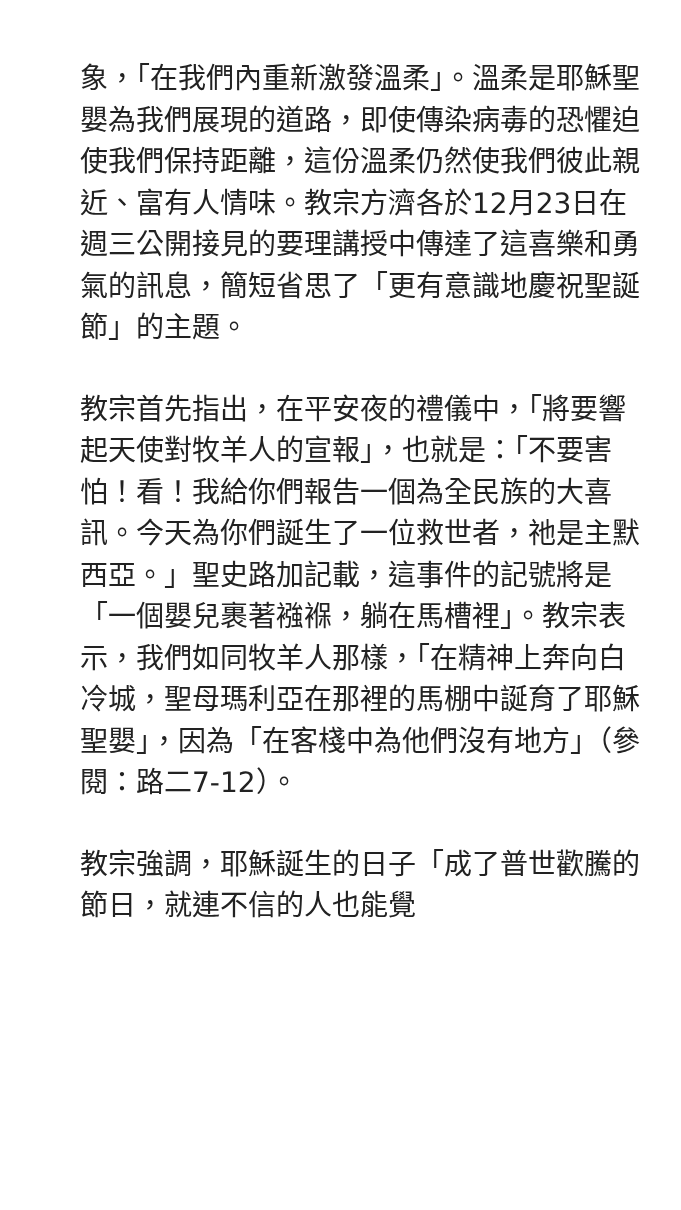象，「在我們內重新激發溫柔」。溫柔是耶穌聖嬰為我們展現的道路，即使傳染病毒的恐懼迫使我們保持距離，這份溫柔仍然使我們彼此親近、富有人情味。教宗方濟各於12月23日在週三公開接見的要理講授中傳達了這喜樂和勇氣的訊息，簡短省思了「更有意識地慶祝聖誕節」的主題。
教宗首先指出，在平安夜的禮儀中，「將要響起天使對牧羊人的宣報」，也就是：「不要害怕！看！我給你們報告一個為全民族的大喜訊。今天為你們誕生了一位救世者，祂是主默西亞。」聖史路加記載，這事件的記號將是「一個嬰兒裹著襁褓，躺在馬槽裡」。教宗表示，我們如同牧羊人那樣，「在精神上奔向白冷城，聖母瑪利亞在那裡的馬棚中誕育了耶穌聖嬰」，因為「在客棧中為他們沒有地方」（參閱：路二7-12）。
教宗強調，耶穌誕生的日子「成了普世歡騰的節日，就連不信的人也能覺